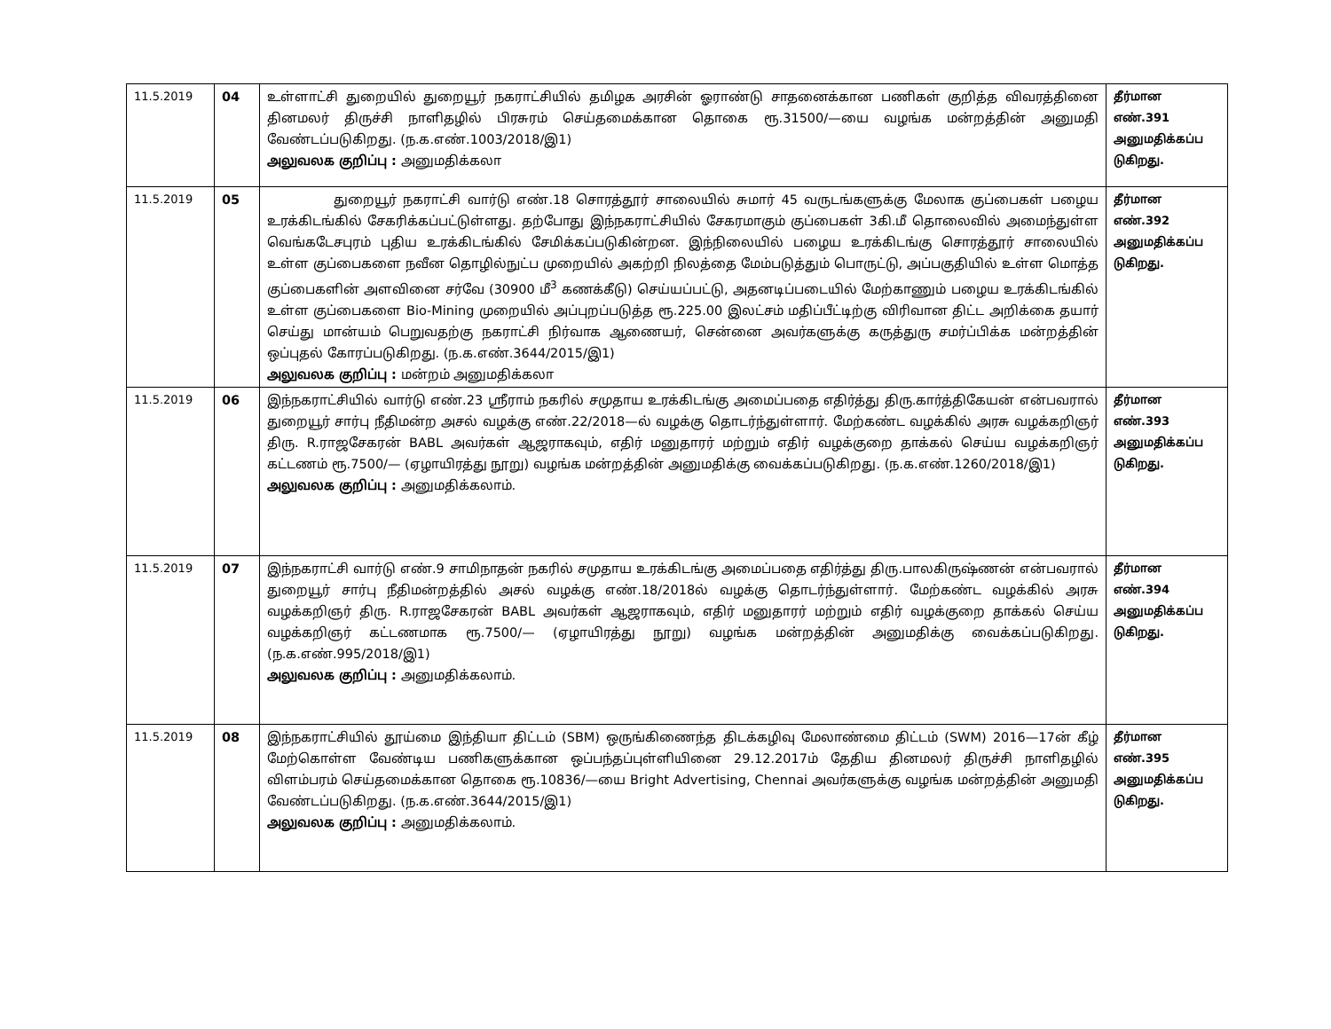| 11.5.2019 | 04 | உள்ளாட்சி துறையில் துறையூர் நகராட்சியில் தமிழக அரசின் ஓராண்டு சாதனைக்கான பணிகள் குறித்த விவரத்தினை தினமலர் திருச்சி நாளிதழில் பிரசுரம் செய்தமைக்கான தொகை ரூ.31500/—யை வழங்க மன்றத்தின் அனுமதி வேண்டப்படுகிறது. (ந.க.எண்.1003/2018/இ1) அலுவலக குறிப்பு : அனுமதிக்கலா | தீர்மான எண்.391 அனுமதிக்கப்ப டுகிறது. |
| 11.5.2019 | 05 | துறையூர் நகராட்சி வார்டு எண்.18 சொரத்தூர் சாலையில் சுமார் 45 வருடங்களுக்கு மேலாக குப்பைகள் பழைய உரக்கிடங்கில் சேகரிக்கப்பட்டுள்ளது. தற்போது இந்நகராட்சியில் சேகரமாகும் குப்பைகள் 3கி.மீ தொலைவில் அமைந்துள்ள வெங்கடேசபுரம் புதிய உரக்கிடங்கில் சேமிக்கப்படுகின்றன. இந்நிலையில் பழைய உரக்கிடங்கு சொரத்தூர் சாலையில் உள்ள குப்பைகளை நவீன தொழில்நுட்ப முறையில் அகற்றி நிலத்தை மேம்படுத்தும் பொருட்டு, அப்பகுதியில் உள்ள மொத்த குப்பைகளின் அளவினை சர்வே (30900 மீ<sup>3</sup> கணக்கீடு) செய்யப்பட்டு, அதனடிப்படையில் மேற்காணும் பழைய உரக்கிடங்கில் உள்ள குப்பைகளை Bio-Mining முறையில் அப்புறப்படுத்த ரூ.225.00 இலட்சம் மதிப்பீட்டிற்கு விரிவான திட்ட அறிக்கை தயார் செய்து மான்யம் பெறுவதற்கு நகராட்சி நிர்வாக ஆணையர், சென்னை அவர்களுக்கு கருத்துரு சமர்ப்பிக்க மன்றத்தின் ஒப்புதல் கோரப்படுகிறது. (ந.க.எண்.3644/2015/இ1) அலுவலக குறிப்பு : மன்றம் அனுமதிக்கலா | தீர்மான எண்.392 அனுமதிக்கப்ப டுகிறது. |
| 11.5.2019 | 06 | இந்நகராட்சியில் வார்டு எண்.23 ஸ்ரீராம் நகரில் சமுதாய உரக்கிடங்கு அமைப்பதை எதிர்த்து திரு.கார்த்திகேயன் என்பவரால் துறையூர் சார்பு நீதிமன்ற அசல் வழக்கு எண்.22/2018—ல் வழக்கு தொடர்ந்துள்ளார். மேற்கண்ட வழக்கில் அரசு வழக்கறிஞர் திரு. R.ராஜசேகரன் BABL அவர்கள் ஆஜராகவும், எதிர் மனுதாரர் மற்றும் எதிர் வழக்குறை தாக்கல் செய்ய வழக்கறிஞர் கட்டணம் ரூ.7500/— (ஏழாயிரத்து நூறு) வழங்க மன்றத்தின் அனுமதிக்கு வைக்கப்படுகிறது. (ந.க.எண்.1260/2018/இ1) அலுவலக குறிப்பு : அனுமதிக்கலாம். | தீர்மான எண்.393 அனுமதிக்கப்ப டுகிறது. |
| 11.5.2019 | 07 | இந்நகராட்சி வார்டு எண்.9 சாமிநாதன் நகரில் சமுதாய உரக்கிடங்கு அமைப்பதை எதிர்த்து திரு.பாலகிருஷ்ணன் என்பவரால் துறையூர் சார்பு நீதிமன்றத்தில் அசல் வழக்கு எண்.18/2018ல் வழக்கு தொடர்ந்துள்ளார். மேற்கண்ட வழக்கில் அரசு வழக்கறிஞர் திரு. R.ராஜசேகரன் BABL அவர்கள் ஆஜராகவும், எதிர் மனுதாரர் மற்றும் எதிர் வழக்குறை தாக்கல் செய்ய வழக்கறிஞர் கட்டணமாக ரூ.7500/— (ஏழாயிரத்து நூறு) வழங்க மன்றத்தின் அனுமதிக்கு வைக்கப்படுகிறது. (ந.க.எண்.995/2018/இ1) அலுவலக குறிப்பு : அனுமதிக்கலாம். | தீர்மான எண்.394 அனுமதிக்கப்ப டுகிறது. |
| 11.5.2019 | 08 | இந்நகராட்சியில் தூய்மை இந்தியா திட்டம் (SBM) ஒருங்கிணைந்த திடக்கழிவு மேலாண்மை திட்டம் (SWM) 2016—17ன் கீழ் மேற்கொள்ள வேண்டிய பணிகளுக்கான ஒப்பந்தப்புள்ளியினை 29.12.2017ம் தேதிய தினமலர் திருச்சி நாளிதழில் விளம்பரம் செய்தமைக்கான தொகை ரூ.10836/—யை Bright Advertising, Chennai அவர்களுக்கு வழங்க மன்றத்தின் அனுமதி வேண்டப்படுகிறது. (ந.க.எண்.3644/2015/இ1) அலுவலக குறிப்பு : அனுமதிக்கலாம். | தீர்மான எண்.395 அனுமதிக்கப்ப டுகிறது. |